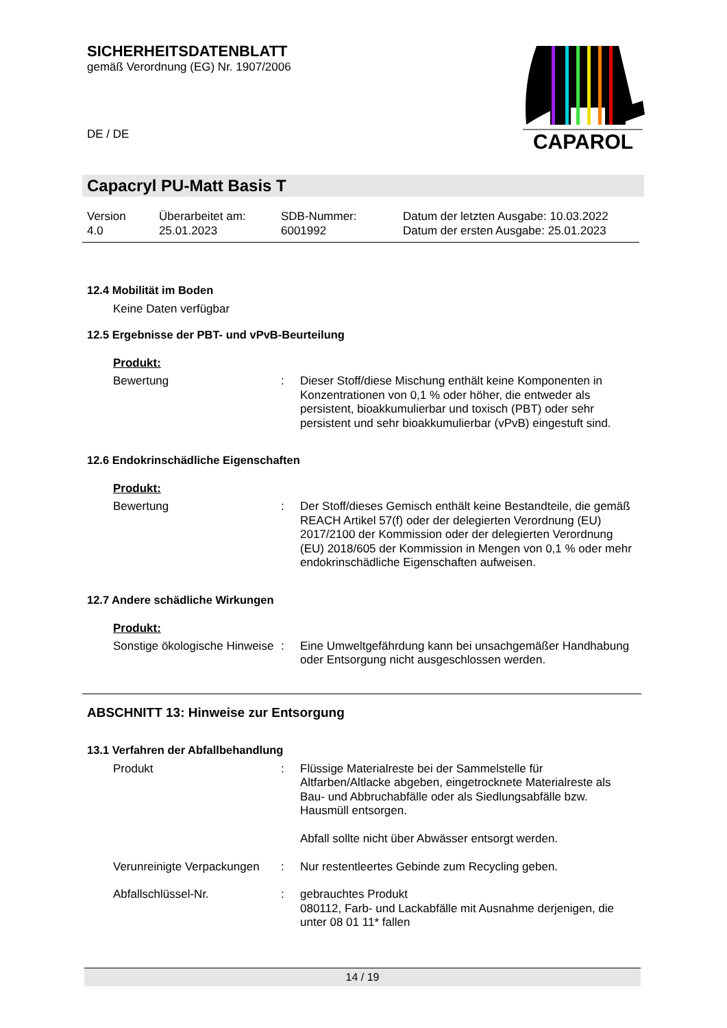SICHERHEITSDATENBLATT
gemäß Verordnung (EG) Nr. 1907/2006
DE / DE
CAPAROL
Capacryl PU-Matt Basis T
Version
4.0
Überarbeitet am:
25.01.2023
SDB-Nummer:
6001992
Datum der letzten Ausgabe: 10.03.2022
Datum der ersten Ausgabe: 25.01.2023
12.4 Mobilität im Boden
Keine Daten verfügbar
12.5 Ergebnisse der PBT- und vPvB-Beurteilung
Produkt:
Bewertung : Dieser Stoff/diese Mischung enthält keine Komponenten in Konzentrationen von 0,1 % oder höher, die entweder als persistent, bioakkumulierbar und toxisch (PBT) oder sehr persistent und sehr bioakkumulierbar (vPvB) eingestuft sind.
12.6 Endokrinschädliche Eigenschaften
Produkt:
Bewertung : Der Stoff/dieses Gemisch enthält keine Bestandteile, die gemäß REACH Artikel 57(f) oder der delegierten Verordnung (EU) 2017/2100 der Kommission oder der delegierten Verordnung (EU) 2018/605 der Kommission in Mengen von 0,1 % oder mehr endokrinschädliche Eigenschaften aufweisen.
12.7 Andere schädliche Wirkungen
Produkt:
Sonstige ökologische Hinweise
: Eine Umweltgefährdung kann bei unsachgemäßer Handhabung oder Entsorgung nicht ausgeschlossen werden.
ABSCHNITT 13: Hinweise zur Entsorgung
13.1 Verfahren der Abfallbehandlung
Produkt : Flüssige Materialreste bei der Sammelstelle für Altfarben/Altlacke abgeben, eingetrocknete Materialreste als Bau- und Abbruchabfälle oder als Siedlungsabfälle bzw. Hausmüll entsorgen.
Abfall sollte nicht über Abwässer entsorgt werden.
Verunreinigte Verpackungen
: Nur restentleertes Gebinde zum Recycling geben.
Abfallschlüssel-Nr. : gebrauchtes Produkt
080112, Farb- und Lackabfälle mit Ausnahme derjenigen, die unter 08 01 11* fallen
14 / 19